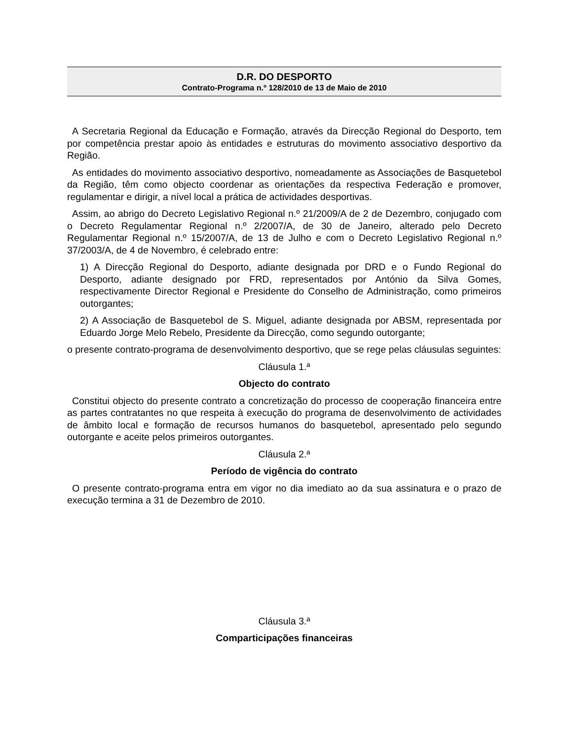D.R. DO DESPORTO
Contrato-Programa n.º 128/2010 de 13 de Maio de 2010
A Secretaria Regional da Educação e Formação, através da Direcção Regional do Desporto, tem por competência prestar apoio às entidades e estruturas do movimento associativo desportivo da Região.
As entidades do movimento associativo desportivo, nomeadamente as Associações de Basquetebol da Região, têm como objecto coordenar as orientações da respectiva Federação e promover, regulamentar e dirigir, a nível local a prática de actividades desportivas.
Assim, ao abrigo do Decreto Legislativo Regional n.º 21/2009/A de 2 de Dezembro, conjugado com o Decreto Regulamentar Regional n.º 2/2007/A, de 30 de Janeiro, alterado pelo Decreto Regulamentar Regional n.º 15/2007/A, de 13 de Julho e com o Decreto Legislativo Regional n.º 37/2003/A, de 4 de Novembro, é celebrado entre:
1) A Direcção Regional do Desporto, adiante designada por DRD e o Fundo Regional do Desporto, adiante designado por FRD, representados por António da Silva Gomes, respectivamente Director Regional e Presidente do Conselho de Administração, como primeiros outorgantes;
2) A Associação de Basquetebol de S. Miguel, adiante designada por ABSM, representada por Eduardo Jorge Melo Rebelo, Presidente da Direcção, como segundo outorgante;
o presente contrato-programa de desenvolvimento desportivo, que se rege pelas cláusulas seguintes:
Cláusula 1.ª
Objecto do contrato
Constitui objecto do presente contrato a concretização do processo de cooperação financeira entre as partes contratantes no que respeita à execução do programa de desenvolvimento de actividades de âmbito local e formação de recursos humanos do basquetebol, apresentado pelo segundo outorgante e aceite pelos primeiros outorgantes.
Cláusula 2.ª
Período de vigência do contrato
O presente contrato-programa entra em vigor no dia imediato ao da sua assinatura e o prazo de execução termina a 31 de Dezembro de 2010.
Cláusula 3.ª
Comparticipações financeiras